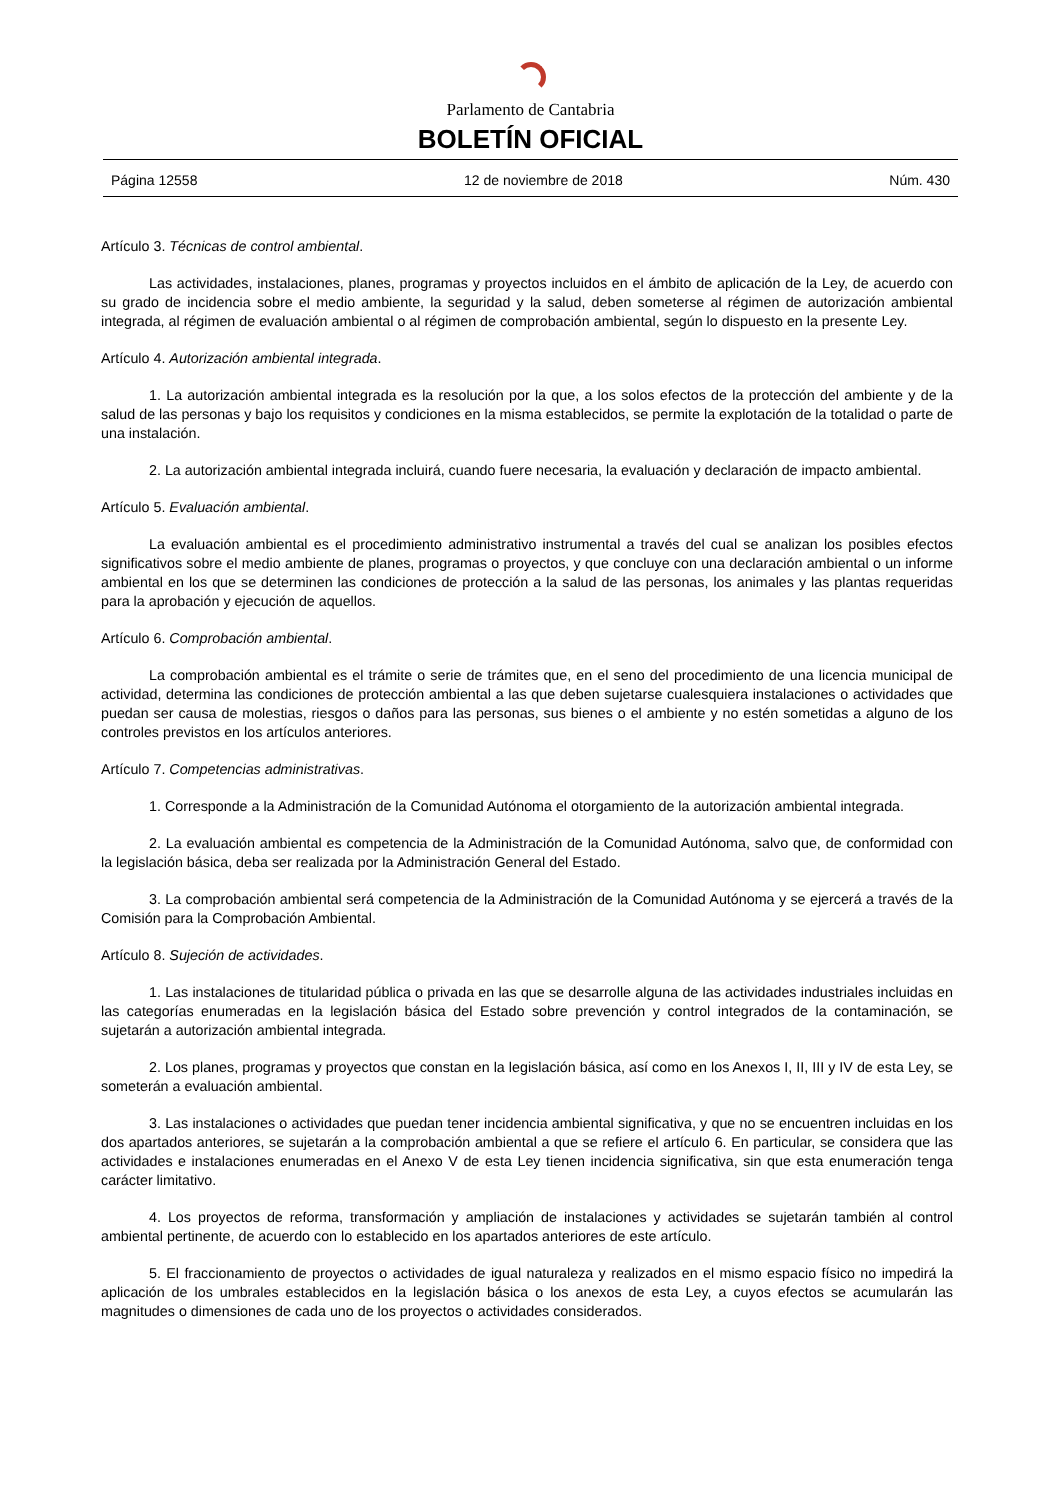Parlamento de Cantabria
BOLETÍN OFICIAL
Página 12558 12 de noviembre de 2018 Núm. 430
Artículo 3. Técnicas de control ambiental.
Las actividades, instalaciones, planes, programas y proyectos incluidos en el ámbito de aplicación de la Ley, de acuerdo con su grado de incidencia sobre el medio ambiente, la seguridad y la salud, deben someterse al régimen de autorización ambiental integrada, al régimen de evaluación ambiental o al régimen de comprobación ambiental, según lo dispuesto en la presente Ley.
Artículo 4. Autorización ambiental integrada.
1. La autorización ambiental integrada es la resolución por la que, a los solos efectos de la protección del ambiente y de la salud de las personas y bajo los requisitos y condiciones en la misma establecidos, se permite la explotación de la totalidad o parte de una instalación.
2. La autorización ambiental integrada incluirá, cuando fuere necesaria, la evaluación y declaración de impacto ambiental.
Artículo 5. Evaluación ambiental.
La evaluación ambiental es el procedimiento administrativo instrumental a través del cual se analizan los posibles efectos significativos sobre el medio ambiente de planes, programas o proyectos, y que concluye con una declaración ambiental o un informe ambiental en los que se determinen las condiciones de protección a la salud de las personas, los animales y las plantas requeridas para la aprobación y ejecución de aquellos.
Artículo 6. Comprobación ambiental.
La comprobación ambiental es el trámite o serie de trámites que, en el seno del procedimiento de una licencia municipal de actividad, determina las condiciones de protección ambiental a las que deben sujetarse cualesquiera instalaciones o actividades que puedan ser causa de molestias, riesgos o daños para las personas, sus bienes o el ambiente y no estén sometidas a alguno de los controles previstos en los artículos anteriores.
Artículo 7. Competencias administrativas.
1. Corresponde a la Administración de la Comunidad Autónoma el otorgamiento de la autorización ambiental integrada.
2. La evaluación ambiental es competencia de la Administración de la Comunidad Autónoma, salvo que, de conformidad con la legislación básica, deba ser realizada por la Administración General del Estado.
3. La comprobación ambiental será competencia de la Administración de la Comunidad Autónoma y se ejercerá a través de la Comisión para la Comprobación Ambiental.
Artículo 8. Sujeción de actividades.
1. Las instalaciones de titularidad pública o privada en las que se desarrolle alguna de las actividades industriales incluidas en las categorías enumeradas en la legislación básica del Estado sobre prevención y control integrados de la contaminación, se sujetarán a autorización ambiental integrada.
2. Los planes, programas y proyectos que constan en la legislación básica, así como en los Anexos I, II, III y IV de esta Ley, se someterán a evaluación ambiental.
3. Las instalaciones o actividades que puedan tener incidencia ambiental significativa, y que no se encuentren incluidas en los dos apartados anteriores, se sujetarán a la comprobación ambiental a que se refiere el artículo 6. En particular, se considera que las actividades e instalaciones enumeradas en el Anexo V de esta Ley tienen incidencia significativa, sin que esta enumeración tenga carácter limitativo.
4. Los proyectos de reforma, transformación y ampliación de instalaciones y actividades se sujetarán también al control ambiental pertinente, de acuerdo con lo establecido en los apartados anteriores de este artículo.
5. El fraccionamiento de proyectos o actividades de igual naturaleza y realizados en el mismo espacio físico no impedirá la aplicación de los umbrales establecidos en la legislación básica o los anexos de esta Ley, a cuyos efectos se acumularán las magnitudes o dimensiones de cada uno de los proyectos o actividades considerados.